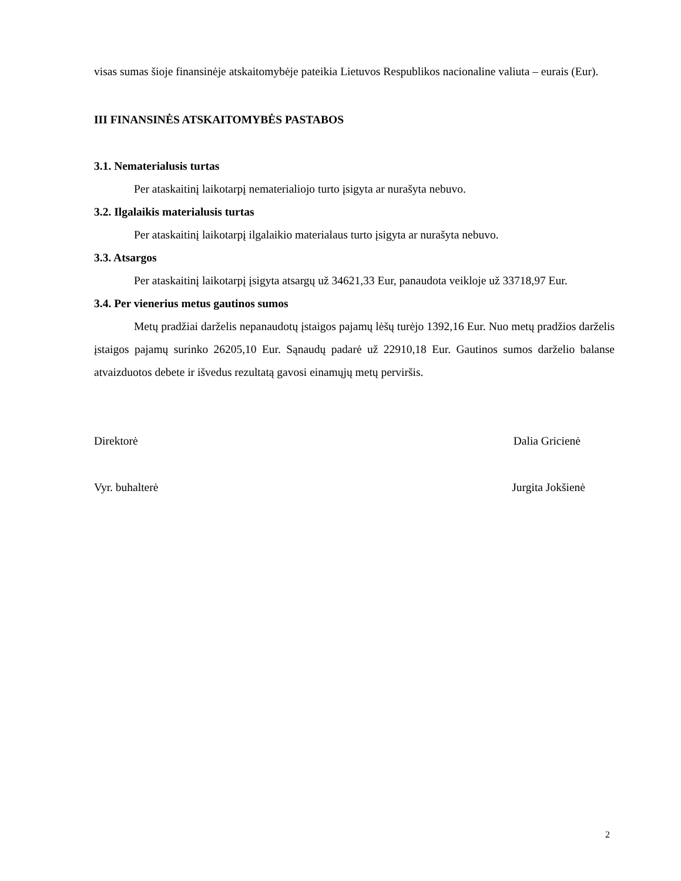visas sumas šioje finansinėje atskaitomybėje pateikia Lietuvos Respublikos nacionaline valiuta – eurais (Eur).
III FINANSINĖS ATSKAITOMYBĖS PASTABOS
3.1. Nematerialusis turtas
Per ataskaitinį laikotarpį nematerialiojo turto įsigyta ar nurašyta nebuvo.
3.2. Ilgalaikis materialusis turtas
Per ataskaitinį laikotarpį ilgalaikio materialaus turto įsigyta ar nurašyta nebuvo.
3.3. Atsargos
Per ataskaitinį laikotarpį įsigyta atsargų už 34621,33 Eur, panaudota veikloje už 33718,97 Eur.
3.4. Per vienerius metus gautinos sumos
Metų pradžiai darželis nepanaudotų įstaigos pajamų lėšų turėjo 1392,16 Eur. Nuo metų pradžios darželis įstaigos pajamų surinko 26205,10 Eur. Sąnaudų padarė už 22910,18 Eur. Gautinos sumos darželio balanse atvaizduotos debete ir išvedus rezultatą gavosi einamųjų metų perviršis.
Direktorė Dalia Gricienė
Vyr. buhalterė Jurgita Jokšienė
2